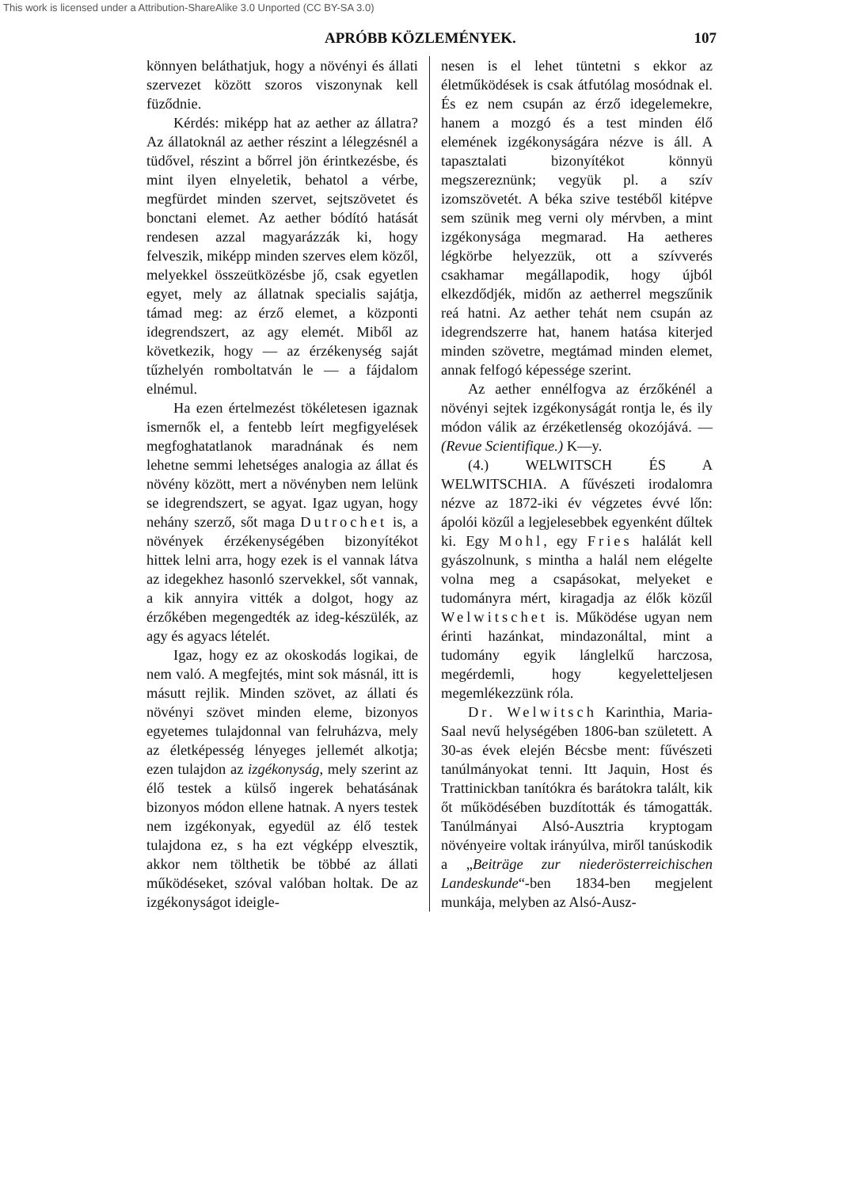This work is licensed under a Attribution-ShareAlike 3.0 Unported (CC BY-SA 3.0)
APRÓBB KÖZLEMÉNYEK. 107
könnyen beláthatjuk, hogy a növényi és állati szervezet között szoros viszonynak kell füződnie.
Kérdés: miképp hat az aether az állatra? Az állatoknál az aether részint a lélegzésnél a tüdővel, részint a bőrrel jön érintkezésbe, és mint ilyen elnyeletik, behatol a vérbe, megfürdet minden szervet, sejtszövetet és bonctani elemet. Az aether bódító hatását rendesen azzal magyarázzák ki, hogy felveszik, miképp minden szerves elem közől, melyekkel összeütközésbe jő, csak egyetlen egyet, mely az állatnak specialis sajátja, támad meg: az érző elemet, a központi idegrendszert, az agy elemét. Miből az következik, hogy — az érzékenység saját tűzhelyén romboltatván le — a fájdalom elnémul.
Ha ezen értelmezést tökéletesen igaznak ismernők el, a fentebb leírt megfigyelések megfoghatatlanok maradnának és nem lehetne semmi lehetséges analogia az állat és növény között, mert a növényben nem lelünk se idegrendszert, se agyat. Igaz ugyan, hogy nehány szerző, sőt maga Dutrochet is, a növények érzékenységében bizonyítékot hittek lelni arra, hogy ezek is el vannak látva az idegekhez hasonló szervekkel, sőt vannak, a kik annyira vitték a dolgot, hogy az érzőkében megengedték az ideg-készülék, az agy és agyacs lételét.
Igaz, hogy ez az okoskodás logikai, de nem való. A megfejtés, mint sok másnál, itt is másutt rejlik. Minden szövet, az állati és növényi szövet minden eleme, bizonyos egyetemes tulajdonnal van felruházva, mely az életképesség lényeges jellemét alkotja; ezen tulajdon az izgékonyság, mely szerint az élő testek a külső ingerek behatásának bizonyos módon ellene hatnak. A nyers testek nem izgékonyak, egyedül az élő testek tulajdona ez, s ha ezt végképp elvesztik, akkor nem tölthetik be többé az állati működéseket, szóval valóban holtak. De az izgékonyságot ideigle-
nesen is el lehet tüntetni s ekkor az életműködések is csak átfutólag mosódnak el. És ez nem csupán az érző idegelemekre, hanem a mozgó és a test minden élő elemének izgékonyságára nézve is áll. A tapasztalati bizonyítékot könnyü megszereznünk; vegyük pl. a szív izomszövetét. A béka szive testéből kitépve sem szünik meg verni oly mérvben, a mint izgékonysága megmarad. Ha aetheres légkörbe helyezzük, ott a szívverés csakhamar megállapodik, hogy újból elkezdődjék, midőn az aetherrel megszűnik reá hatni. Az aether tehát nem csupán az idegrendszerre hat, hanem hatása kiterjed minden szövetre, megtámad minden elemet, annak felfogó képessége szerint.
Az aether ennélfogva az érzőkénél a növényi sejtek izgékonyságát rontja le, és ily módon válik az érzéketlenség okozójává. — (Revue Scientifique.) K—y.
(4.) WELWITSCH ÉS A WELWITSCHIA. A fűvészeti irodalomra nézve az 1872-iki év végzetes évvé lőn: ápolói közűl a legjelesebbek egyenként dűltek ki. Egy Mohl, egy Fries halálát kell gyászolnunk, s mintha a halál nem elégelte volna meg a csapásokat, melyeket e tudományra mért, kiragadja az élők közűl Welwitschet is. Működése ugyan nem érinti hazánkat, mindazonáltal, mint a tudomány egyik lánglelkű harczosa, megérdemli, hogy kegyeletteljesen megemlékezzünk róla.
Dr. Welwitsch Karinthia, Maria-Saal nevű helységében 1806-ban született. A 30-as évek elején Bécsbe ment: fűvészeti tanúlmányokat tenni. Itt Jaquin, Host és Trattinickban tanítókra és barátokra talált, kik őt működésében buzdították és támogatták. Tanúlmányai Alsó-Ausztria kryptogam növényeire voltak irányúlva, miről tanúskodik a „Beiträge zur niederösterreichischen Landeskunde“-ben 1834-ben megjelent munkája, melyben az Alsó-Ausz-